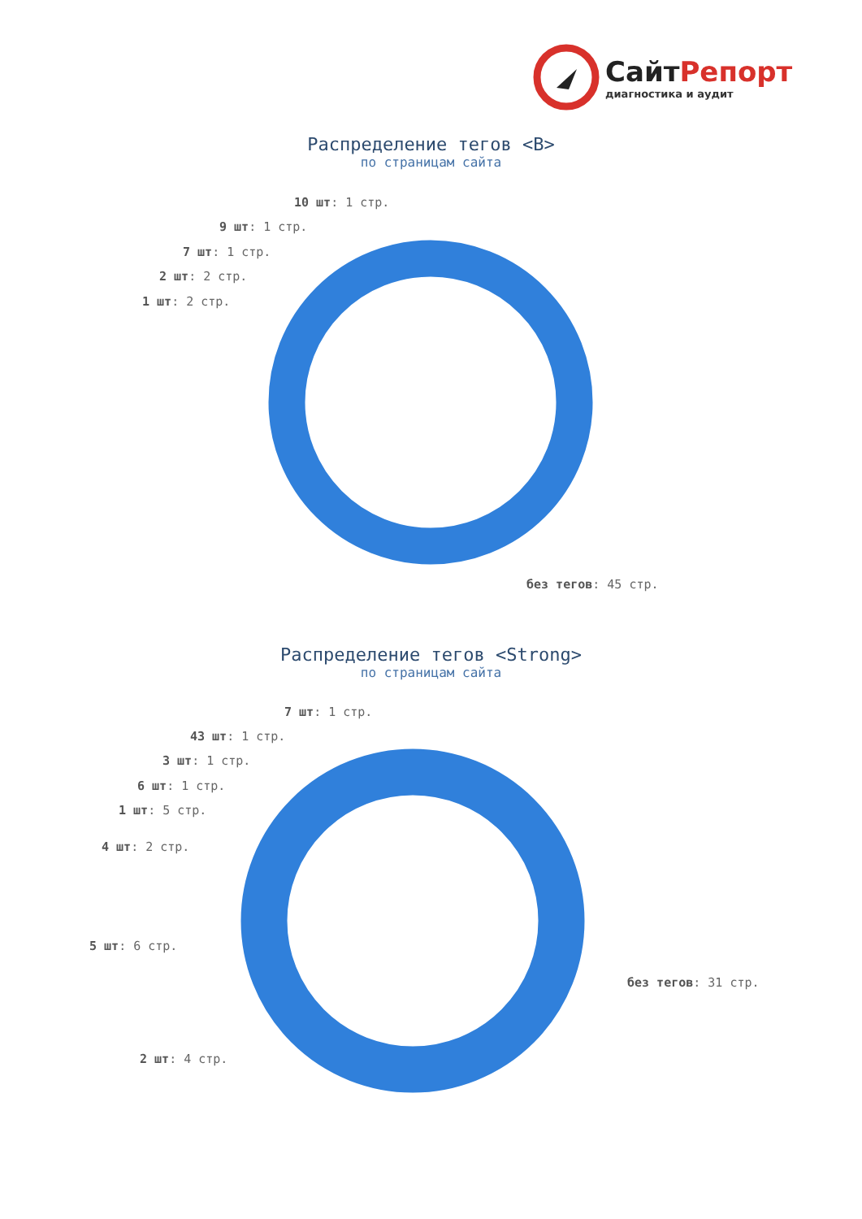СайтРепорт
диагностика и аудит
Распределение тегов <B>
по страницам сайта
10 шт: 1 стр.
9 шт: 1 стр.
7 шт: 1 стр.
2 шт: 2 стр.
1 шт: 2 стр.
без тегов: 45 стр.
Распределение тегов <Strong>
по страницам сайта
7 шт: 1 стр.
43 шт: 1 стр.
3 шт: 1 стр.
6 шт: 1 стр.
1 шт: 5 стр.
4 шт: 2 стр.
5 шт: 6 стр.
без тегов: 31 стр.
2 шт: 4 стр.